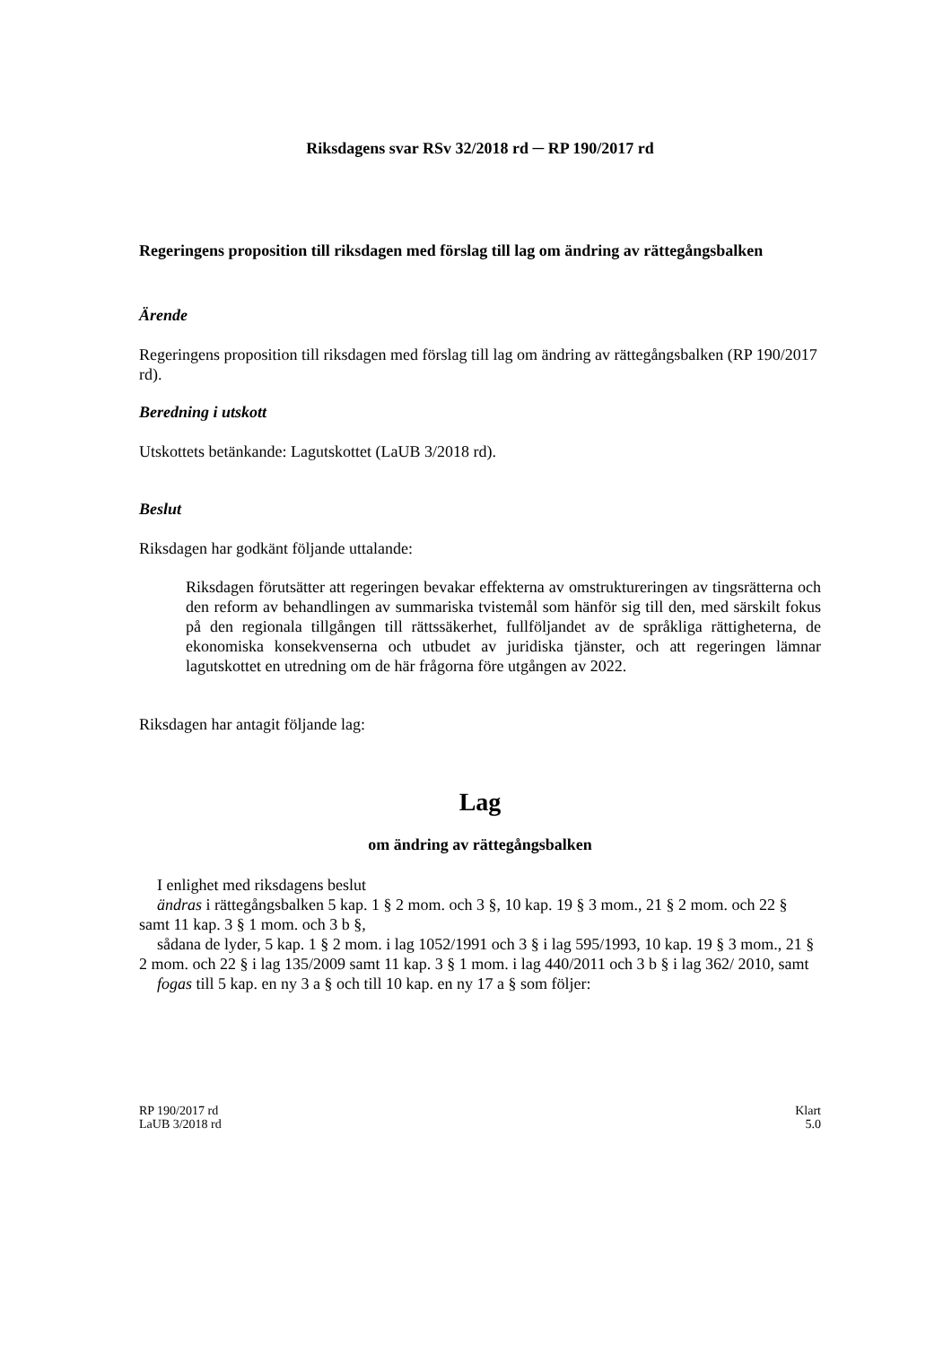Riksdagens svar RSv 32/2018 rd ─ RP 190/2017 rd
Regeringens proposition till riksdagen med förslag till lag om ändring av rättegångsbalken
Ärende
Regeringens proposition till riksdagen med förslag till lag om ändring av rättegångsbalken (RP 190/2017 rd).
Beredning i utskott
Utskottets betänkande: Lagutskottet (LaUB 3/2018 rd).
Beslut
Riksdagen har godkänt följande uttalande:
Riksdagen förutsätter att regeringen bevakar effekterna av omstruktureringen av tingsrätterna och den reform av behandlingen av summariska tvistemål som hänför sig till den, med särskilt fokus på den regionala tillgången till rättssäkerhet, fullföljandet av de språkliga rättigheterna, de ekonomiska konsekvenserna och utbudet av juridiska tjänster, och att regeringen lämnar lagutskottet en utredning om de här frågorna före utgången av 2022.
Riksdagen har antagit följande lag:
Lag
om ändring av rättegångsbalken
I enlighet med riksdagens beslut
ändras i rättegångsbalken 5 kap. 1 § 2 mom. och 3 §, 10 kap. 19 § 3 mom., 21 § 2 mom. och 22 § samt 11 kap. 3 § 1 mom. och 3 b §,
sådana de lyder, 5 kap. 1 § 2 mom. i lag 1052/1991 och 3 § i lag 595/1993, 10 kap. 19 § 3 mom., 21 § 2 mom. och 22 § i lag 135/2009 samt 11 kap. 3 § 1 mom. i lag 440/2011 och 3 b § i lag 362/ 2010, samt
fogas till 5 kap. en ny 3 a § och till 10 kap. en ny 17 a § som följer:
RP 190/2017 rd
LaUB 3/2018 rd
Klart
5.0